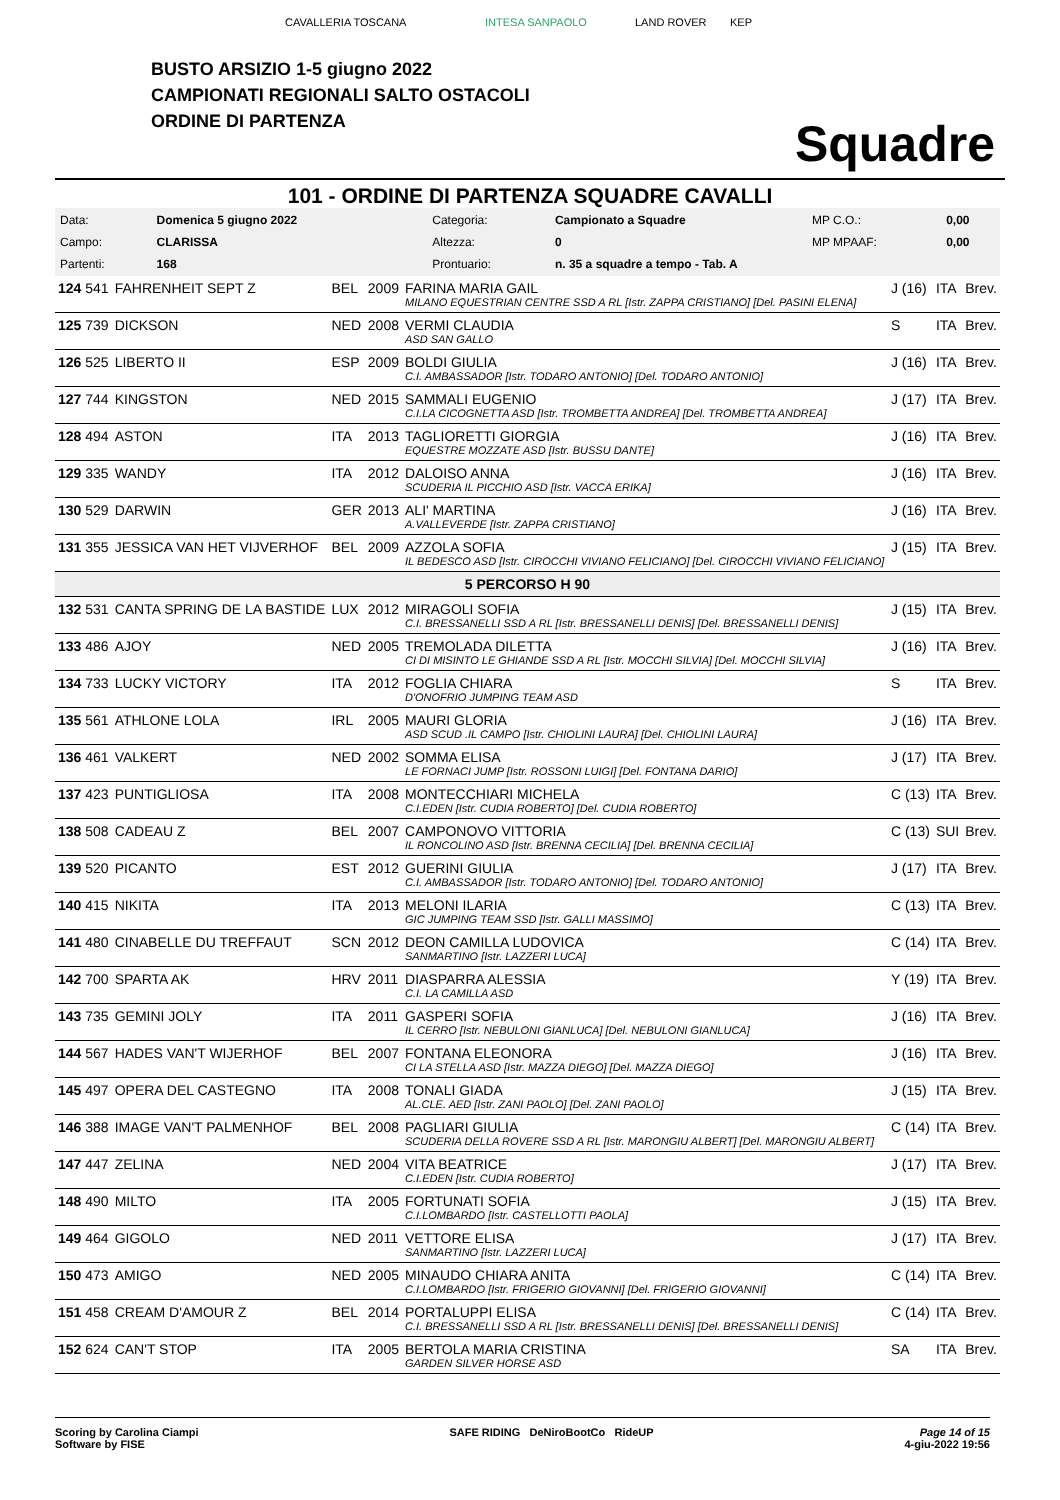CAVALLERIA TOSCANA INTESA SANPAOLO LAND ROVER KEP
BUSTO ARSIZIO 1-5 giugno 2022
CAMPIONATI REGIONALI SALTO OSTACOLI
ORDINE DI PARTENZA
Squadre
101 - ORDINE DI PARTENZA SQUADRE CAVALLI
| Data: | Domenica 5 giugno 2022 | Categoria: | Campionato a Squadre | MP C.O.: | 0,00 |
| Campo: | CLARISSA | Altezza: | 0 | MP MPAAF: | 0,00 |
| Partenti: | 168 | Prontuario: | n. 35 a squadre a tempo - Tab. A | | |
| 124 541 | FAHRENHEIT SEPT Z | BEL | 2009 | FARINA MARIA GAIL MILANO EQUESTRIAN CENTRE SSD A RL [Istr. ZAPPA CRISTIANO] [Del. PASINI ELENA] | J (16) | ITA | Brev. |
| 125 739 | DICKSON | NED | 2008 | VERMI CLAUDIA ASD SAN GALLO | S | ITA | Brev. |
| 126 525 | LIBERTO II | ESP | 2009 | BOLDI GIULIA C.I. AMBASSADOR [Istr. TODARO ANTONIO] [Del. TODARO ANTONIO] | J (16) | ITA | Brev. |
| 127 744 | KINGSTON | NED | 2015 | SAMMALI EUGENIO C.I.LA CICOGNETTA ASD [Istr. TROMBETTA ANDREA] [Del. TROMBETTA ANDREA] | J (17) | ITA | Brev. |
| 128 494 | ASTON | ITA | 2013 | TAGLIORETTI GIORGIA EQUESTRE MOZZATE ASD [Istr. BUSSU DANTE] | J (16) | ITA | Brev. |
| 129 335 | WANDY | ITA | 2012 | DALOISO ANNA SCUDERIA IL PICCHIO ASD [Istr. VACCA ERIKA] | J (16) | ITA | Brev. |
| 130 529 | DARWIN | GER | 2013 | ALI' MARTINA A.VALLEVERDE [Istr. ZAPPA CRISTIANO] | J (16) | ITA | Brev. |
| 131 355 | JESSICA VAN HET VIJVERHOF | BEL | 2009 | AZZOLA SOFIA IL BEDESCO ASD [Istr. CIROCCHI VIVIANO FELICIANO] [Del. CIROCCHI VIVIANO FELICIANO] | J (15) | ITA | Brev. |
| 5 PERCORSO H 90 | | | | | | | |
| 132 531 | CANTA SPRING DE LA BASTIDE | LUX | 2012 | MIRAGOLI SOFIA C.I. BRESSANELLI SSD A RL [Istr. BRESSANELLI DENIS] [Del. BRESSANELLI DENIS] | J (15) | ITA | Brev. |
| 133 486 | AJOY | NED | 2005 | TREMOLADA DILETTA CI DI MISINTO LE GHIANDE SSD A RL [Istr. MOCCHI SILVIA] [Del. MOCCHI SILVIA] | J (16) | ITA | Brev. |
| 134 733 | LUCKY VICTORY | ITA | 2012 | FOGLIA CHIARA D'ONOFRIO JUMPING TEAM ASD | S | ITA | Brev. |
| 135 561 | ATHLONE LOLA | IRL | 2005 | MAURI GLORIA ASD SCUD .IL CAMPO [Istr. CHIOLINI LAURA] [Del. CHIOLINI LAURA] | J (16) | ITA | Brev. |
| 136 461 | VALKERT | NED | 2002 | SOMMA ELISA LE FORNACI JUMP [Istr. ROSSONI LUIGI] [Del. FONTANA DARIO] | J (17) | ITA | Brev. |
| 137 423 | PUNTIGLIOSA | ITA | 2008 | MONTECCHIARI MICHELA C.I.EDEN [Istr. CUDIA ROBERTO] [Del. CUDIA ROBERTO] | C (13) | ITA | Brev. |
| 138 508 | CADEAU Z | BEL | 2007 | CAMPONOVO VITTORIA IL RONCOLINO ASD [Istr. BRENNA CECILIA] [Del. BRENNA CECILIA] | C (13) | SUI | Brev. |
| 139 520 | PICANTO | EST | 2012 | GUERINI GIULIA C.I. AMBASSADOR [Istr. TODARO ANTONIO] [Del. TODARO ANTONIO] | J (17) | ITA | Brev. |
| 140 415 | NIKITA | ITA | 2013 | MELONI ILARIA GIC JUMPING TEAM SSD [Istr. GALLI MASSIMO] | C (13) | ITA | Brev. |
| 141 480 | CINABELLE DU TREFFAUT | SCN | 2012 | DEON CAMILLA LUDOVICA SANMARTINO [Istr. LAZZERI LUCA] | C (14) | ITA | Brev. |
| 142 700 | SPARTA AK | HRV | 2011 | DIASPARRA ALESSIA C.I. LA CAMILLA ASD | Y (19) | ITA | Brev. |
| 143 735 | GEMINI JOLY | ITA | 2011 | GASPERI SOFIA IL CERRO [Istr. NEBULONI GIANLUCA] [Del. NEBULONI GIANLUCA] | J (16) | ITA | Brev. |
| 144 567 | HADES VAN'T WIJERHOF | BEL | 2007 | FONTANA ELEONORA CI LA STELLA ASD [Istr. MAZZA DIEGO] [Del. MAZZA DIEGO] | J (16) | ITA | Brev. |
| 145 497 | OPERA DEL CASTEGNO | ITA | 2008 | TONALI GIADA AL.CLE. AED [Istr. ZANI PAOLO] [Del. ZANI PAOLO] | J (15) | ITA | Brev. |
| 146 388 | IMAGE VAN'T PALMENHOF | BEL | 2008 | PAGLIARI GIULIA SCUDERIA DELLA ROVERE SSD A RL [Istr. MARONGIU ALBERT] [Del. MARONGIU ALBERT] | C (14) | ITA | Brev. |
| 147 447 | ZELINA | NED | 2004 | VITA BEATRICE C.I.EDEN [Istr. CUDIA ROBERTO] | J (17) | ITA | Brev. |
| 148 490 | MILTO | ITA | 2005 | FORTUNATI SOFIA C.I.LOMBARDO [Istr. CASTELLOTTI PAOLA] | J (15) | ITA | Brev. |
| 149 464 | GIGOLO | NED | 2011 | VETTORE ELISA SANMARTINO [Istr. LAZZERI LUCA] | J (17) | ITA | Brev. |
| 150 473 | AMIGO | NED | 2005 | MINAUDO CHIARA ANITA C.I.LOMBARDO [Istr. FRIGERIO GIOVANNI] [Del. FRIGERIO GIOVANNI] | C (14) | ITA | Brev. |
| 151 458 | CREAM D'AMOUR Z | BEL | 2014 | PORTALUPPI ELISA C.I. BRESSANELLI SSD A RL [Istr. BRESSANELLI DENIS] [Del. BRESSANELLI DENIS] | C (14) | ITA | Brev. |
| 152 624 | CAN'T STOP | ITA | 2005 | BERTOLA MARIA CRISTINA GARDEN SILVER HORSE ASD | SA | ITA | Brev. |
Scoring by Carolina Ciampi
Software by FISE
SAFE RIDING DeNiroBootCo RideUP
Page 14 of 15
4-giu-2022 19:56